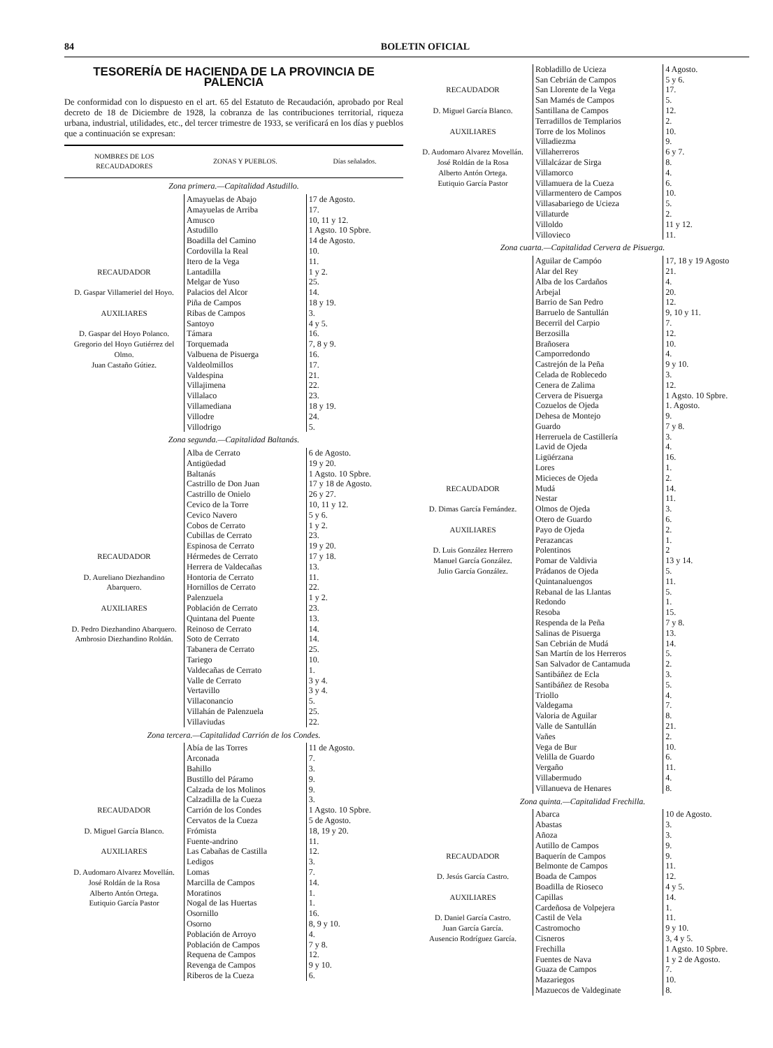84 BOLETIN OFICIAL
TESORERÍA DE HACIENDA DE LA PROVINCIA DE PALENCIA
De conformidad con lo dispuesto en el art. 65 del Estatuto de Recaudación, aprobado por Real decreto de 18 de Diciembre de 1928, la cobranza de las contribuciones territorial, riqueza urbana, industrial, utilidades, etc., del tercer trimestre de 1933, se verificará en los días y pueblos que a continuación se expresan:
| NOMBRES DE LOS RECAUDADORES | ZONAS Y PUEBLOS. | Días señalados. |
| --- | --- | --- |
| Zona primera.—Capitalidad Astudillo. | | |
| RECAUDADOR D. Gaspar Villameriel del Hoyo. AUXILIARES D. Gaspar del Hoyo Polanco. Gregorio del Hoyo Gutiérrez del Olmo. Juan Castaño Gútiez. | Amayuelas de Abajo | 17 de Agosto. |
| | Amayuelas de Arriba | 17. |
| | Amusco | 10, 11 y 12. |
| | Astudillo | 1 Agsto. 10 Spbre. |
| | Boadilla del Camino | 14 de Agosto. |
| | Cordovilla la Real | 10. |
| | Itero de la Vega | 11. |
| | Lantadilla | 1 y 2. |
| | Melgar de Yuso | 25. |
| | Palacios del Alcor | 14. |
| | Piña de Campos | 18 y 19. |
| | Ribas de Campos | 3. |
| | Santoyo | 4 y 5. |
| | Támara | 16. |
| | Torquemada | 7, 8 y 9. |
| | Valbuena de Pisuerga | 16. |
| | Valdeolmillos | 17. |
| | Valdespina | 21. |
| | Villajimena | 22. |
| | Villalaco | 23. |
| | Villamediana | 18 y 19. |
| | Villodre | 24. |
| | Villodrigo | 5. |
| Zona segunda.—Capitalidad Baltanás. | | |
| RECAUDADOR D. Aureliano Diezhandino Abarquero. AUXILIARES D. Pedro Diezhandino Abarquero. Ambrosio Diezhandino Roldán. | Alba de Cerrato | 6 de Agosto. |
| | Antigüedad | 19 y 20. |
| | Baltanás | 1 Agsto. 10 Spbre. |
| | Castrillo de Don Juan | 17 y 18 de Agosto. |
| | Castrillo de Onielo | 26 y 27. |
| | Cevico de la Torre | 10, 11 y 12. |
| | Cevico Navero | 5 y 6. |
| | Cobos de Cerrato | 1 y 2. |
| | Cubillas de Cerrato | 23. |
| | Espinosa de Cerrato | 19 y 20. |
| | Hérmedes de Cerrato | 17 y 18. |
| | Herrera de Valdecañas | 13. |
| | Hontoria de Cerrato | 11. |
| | Hornillos de Cerrato | 22. |
| | Palenzuela | 1 y 2. |
| | Población de Cerrato | 23. |
| | Quintana del Puente | 13. |
| | Reinoso de Cerrato | 14. |
| | Soto de Cerrato | 14. |
| | Tabanera de Cerrato | 25. |
| | Tariego | 10. |
| | Valdecañas de Cerrato | 1. |
| | Valle de Cerrato | 3 y 4. |
| | Vertavillo | 3 y 4. |
| | Villaconancio | 5. |
| | Villahán de Palenzuela | 25. |
| | Villaviudas | 22. |
| Zona tercera.—Capitalidad Carrión de los Condes. | | |
| RECAUDADOR D. Miguel García Blanco. AUXILIARES D. Audomaro Alvarez Movellán. José Roldán de la Rosa Alberto Antón Ortega. Eutiquio García Pastor | Abía de las Torres | 11 de Agosto. |
| | Arconada | 7. |
| | Bahillo | 3. |
| | Bustillo del Páramo | 9. |
| | Calzada de los Molinos | 9. |
| | Calzadilla de la Cueza | 3. |
| | Carrión de los Condes | 1 Agsto. 10 Spbre. |
| | Cervatos de la Cueza | 5 de Agosto. |
| | Frómista | 18, 19 y 20. |
| | Fuente-andrino | 11. |
| | Las Cabañas de Castilla | 12. |
| | Ledigos | 3. |
| | Lomas | 7. |
| | Marcilla de Campos | 14. |
| | Moratinos | 1. |
| | Nogal de las Huertas | 1. |
| | Osornillo | 16. |
| | Osorno | 8, 9 y 10. |
| | Población de Arroyo | 4. |
| | Población de Campos | 7 y 8. |
| | Requena de Campos | 12. |
| | Revenga de Campos | 9 y 10. |
| | Riberos de la Cueza | 6. |
| RECAUDADOR D. Miguel García Blanco. AUXILIARES D. Audomaro Alvarez Movellán. José Roldán de la Rosa Alberto Antón Ortega. Eutiquio García Pastor | Robladillo de Ucieza | 4 Agosto. |
| | San Cebrián de Campos | 5 y 6. |
| | San Llorente de la Vega | 17. |
| | San Mamés de Campos | 5. |
| | Santillana de Campos | 12. |
| | Terradillos de Templarios | 2. |
| | Torre de los Molinos | 10. |
| | Villadiezma | 9. |
| | Villaherreros | 6 y 7. |
| | Villalcázar de Sirga | 8. |
| | Villamorco | 4. |
| | Villamuera de la Cueza | 6. |
| | Villarmentero de Campos | 10. |
| | Villasabariego de Ucieza | 5. |
| | Villaturde | 2. |
| | Villoldo | 11 y 12. |
| | Villovieco | 11. |
| Zona cuarta.—Capitalidad Cervera de Pisuerga. | | |
| RECAUDADOR D. Dimas García Fernández. AUXILIARES D. Luis González Herrero Manuel García González. Julio García González. | Aguilar de Campóo | 17, 18 y 19 Agosto |
| | Alar del Rey | 21. |
| | Alba de los Cardaños | 4. |
| | Arbejal | 20. |
| | Barrio de San Pedro | 12. |
| | Barruelo de Santullán | 9, 10 y 11. |
| | Becerril del Carpio | 7. |
| | Berzosilla | 12. |
| | Brañosera | 10. |
| | Camporredondo | 4. |
| | Castrejón de la Peña | 9 y 10. |
| | Celada de Roblecedo | 3. |
| | Cenera de Zalima | 12. |
| | Cervera de Pisuerga | 1 Agsto. 10 Spbre. |
| | Cozuelos de Ojeda | 1. Agosto. |
| | Dehesa de Montejo | 9. |
| | Guardo | 7 y 8. |
| | Herreruela de Castillería | 3. |
| | Lavid de Ojeda | 4. |
| | Ligüérzana | 16. |
| | Lores | 1. |
| | Micieces de Ojeda | 2. |
| | Mudá | 14. |
| | Nestar | 11. |
| | Olmos de Ojeda | 3. |
| | Otero de Guardo | 6. |
| | Payo de Ojeda | 2. |
| | Perazancas | 1. |
| | Polentinos | 2 |
| | Pomar de Valdivia | 13 y 14. |
| | Prádanos de Ojeda | 5. |
| | Quintanaluengos | 11. |
| | Rebanal de las Llantas | 5. |
| | Redondo | 1. |
| | Resoba | 15. |
| | Respenda de la Peña | 7 y 8. |
| | Salinas de Pisuerga | 13. |
| | San Cebrián de Mudá | 14. |
| | San Martín de los Herreros | 5. |
| | San Salvador de Cantamuda | 2. |
| | Santibáñez de Ecla | 3. |
| | Santibáñez de Resoba | 5. |
| | Triollo | 4. |
| | Valdegama | 7. |
| | Valoria de Aguilar | 8. |
| | Valle de Santullán | 21. |
| | Vañes | 2. |
| | Vega de Bur | 10. |
| | Velilla de Guardo | 6. |
| | Vergaño | 11. |
| | Villabermudo | 4. |
| | Villanueva de Henares | 8. |
| Zona quinta.—Capitalidad Frechilla. | | |
| RECAUDADOR D. Jesús García Castro. AUXILIARES D. Daniel García Castro. Juan García García. Ausencio Rodríguez García. | Abarca | 10 de Agosto. |
| | Abastas | 3. |
| | Añoza | 3. |
| | Autillo de Campos | 9. |
| | Baquerín de Campos | 9. |
| | Belmonte de Campos | 11. |
| | Boada de Campos | 12. |
| | Boadilla de Rioseco | 4 y 5. |
| | Capillas | 14. |
| | Cardeñosa de Volpejera | 1. |
| | Castil de Vela | 11. |
| | Castromocho | 9 y 10. |
| | Cisneros | 3, 4 y 5. |
| | Frechilla | 1 Agsto. 10 Spbre. |
| | Fuentes de Nava | 1 y 2 de Agosto. |
| | Guaza de Campos | 7. |
| | Mazariegos | 10. |
| | Mazuecos de Valdeginate | 8. |